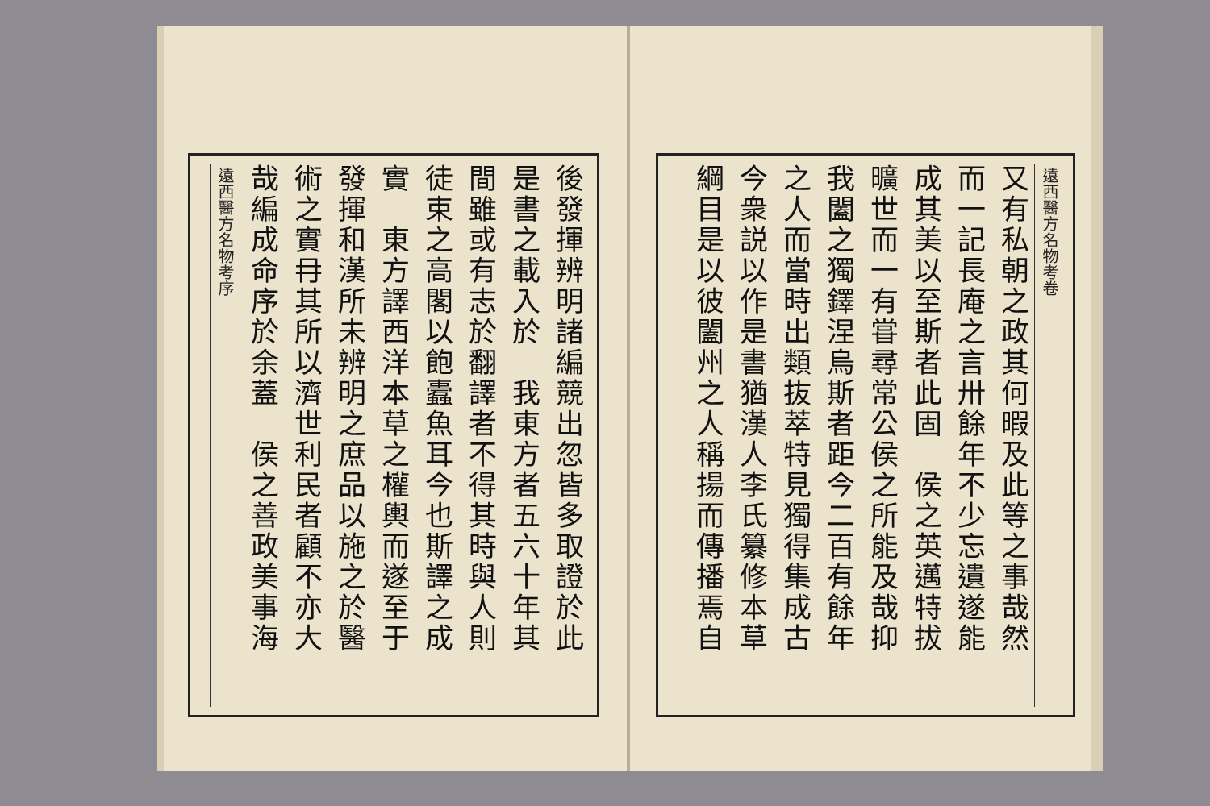遠西醫方名物考卷
又有私朝之政其何暇及此等之事哉然
而一記長庵之言卅餘年不少忘遺遂能
成其美以至斯者此固　侯之英邁特拔
曠世而一有甞尋常公侯之所能及哉抑
我闔之獨鐸涅烏斯者距今二百有餘年
之人而當時出類抜萃特見獨得集成古
今衆説以作是書猶漢人李氏纂修本草
綱目是以彼闔州之人稱揚而傳播焉自
後發揮辨明諸編競出忽皆多取證於此
是書之載入於　我東方者五六十年其
間雖或有志於翻譯者不得其時與人則
徒束之高閣以飽蠹魚耳今也斯譯之成
實　東方譯西洋本草之權輿而遂至于
發揮和漢所未辨明之庶品以施之於醫
術之實冄其所以濟世利民者顧不亦大
哉編成命序於余蓋　侯之善政美事海
遠西醫方名物考序